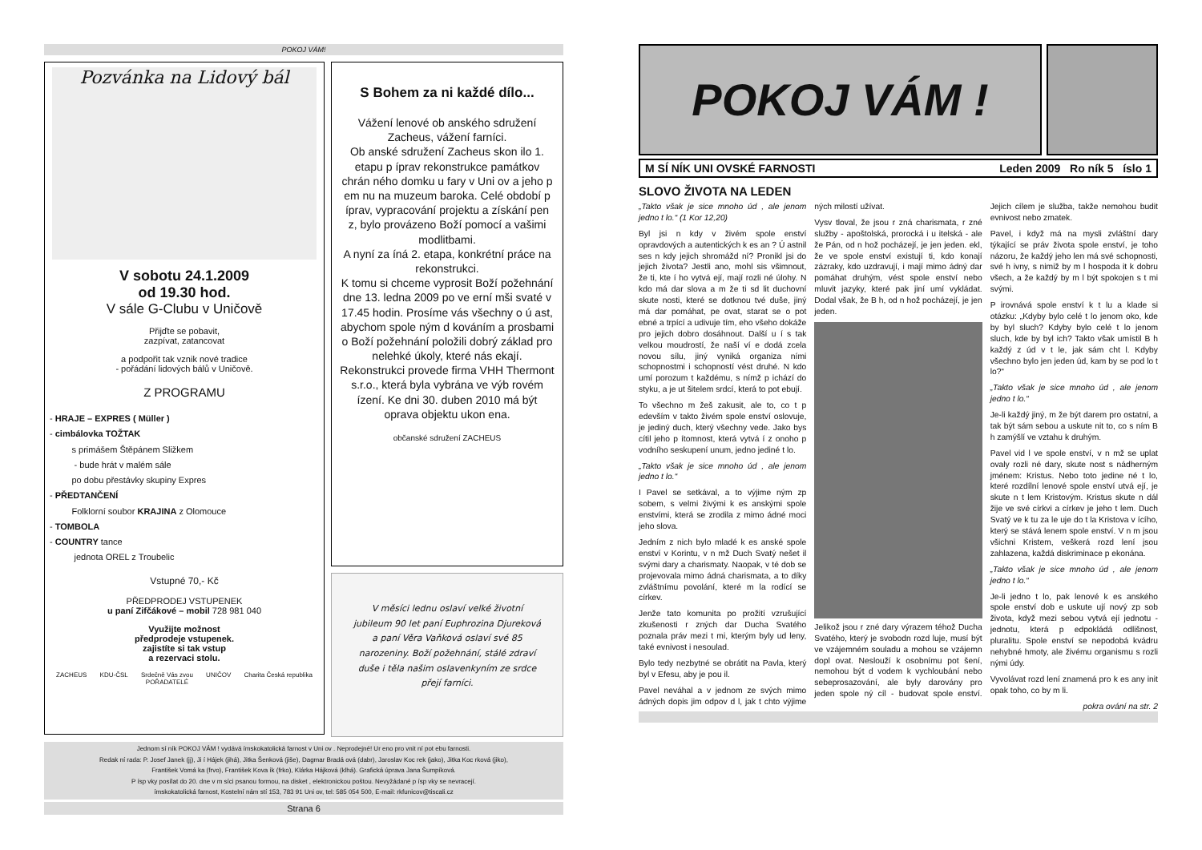POKOJ VÁM!
Pozvánka na Lidový bál
V sobotu 24.1.2009
od 19.30 hod.
V sále G-Clubu v Uničově
Přijďte se pobavit,
zazpívat, zatancovat
a podpořit tak vznik nové tradice
- pořádání lidových bálů v Uničově.
Z PROGRAMU
- HRAJE – EXPRES ( Müller )
- cimbálovka TOŽTAK
s primášem Štěpánem Sližkem
- bude hrát v malém sále
po dobu přestávky skupiny Expres
- PŘEDTANČENÍ
Folklorní soubor KRAJINA z Olomouce
- TOMBOLA
- COUNTRY tance
jednota OREL z Troubelic
Vstupné 70,- Kč
PŘEDPRODEJ VSTUPENEK
u paní Zifčákové – mobil 728 981 040
Využijte možnost
předprodeje vstupenek.
zajistíte si tak vstup
a rezervaci stolu.
ZACHEUS KDU-ČSL Srdečně Vás zvou
POŘADATELÉ UNIČOV Charita Česká republika
S Bohem za ni každé dílo...
Vážení lenové ob anského sdružení Zacheus, vážení farníci.
Ob anské sdružení Zacheus skon ilo 1. etapu p íprav rekonstrukce památkov chrán ného domku u fary v Uni ov a jeho p em nu na muzeum baroka. Celé období p íprav, vypracování projektu a získání pen z, bylo provázeno Boží pomocí a vašimi modlitbami.
A nyní za íná 2. etapa, konkrétní práce na rekonstrukci.
K tomu si chceme vyprosit Boží požehnání dne 13. ledna 2009 po ve erní mši svaté v 17.45 hodin. Prosíme vás všechny o ú ast, abychom spole ným d kováním a prosbami o Boží požehnání položili dobrý základ pro nelehké úkoly, které nás ekají. Rekonstrukci provede firma VHH Thermont s.r.o., která byla vybrána ve výb rovém ízení. Ke dni 30. duben 2010 má být oprava objektu ukon ena.
občanské sdružení ZACHEUS
V měsíci lednu oslaví velké životní jubileum 90 let paní Euphrozina Djureková a paní Věra Vaňková oslaví své 85 narozeniny. Boží požehnání, stálé zdraví duše i těla našim oslavenkyním ze srdce přejí farníci.
Jednom sí ník POKOJ VÁM ! vydává ímskokatolická farnost v Uni ov . Neprodejné! Ur eno pro vnit ní pot ebu farnosti.
Redak ní rada: P. Josef Janek (jj), Ji í Hájek (jihá), Jitka Šenková (jiše), Dagmar Bradá ová (dabr), Jaroslav Koc rek (jako), Jitka Koc rková (jiko),
František Vomá ka (frvo), František Kova ík (frko), Klárka Hájková (klhá). Grafická úprava Jana Šumpíková.
P ísp vky posílat do 20. dne v m síci psanou formou, na disket , elektronickou poštou. Nevyžádané p ísp vky se nevracejí.
ímskokatolická farnost, Kostelní nám stí 153, 783 91 Uni ov, tel: 585 054 500, E-mail: rkfunicov@tiscali.cz
Strana 6
POKOJ VÁM !
M SÍ NÍK UNI OVSKÉ FARNOSTI Leden 2009 Ro ník 5 íslo 1
SLOVO ŽIVOTA NA LEDEN
„Takto však je sice mnoho úd , ale jenom jedno t lo.“ (1 Kor 12,20)
Byl jsi n kdy v živém spole enství opravdových a autentických k es an ? Ú astnil ses n kdy jejich shromážd ní? Pronikl jsi do jejich života? Jestli ano, mohl sis všimnout, že ti, kte í ho vytvá ejí, mají rozli né úlohy. N kdo má dar slova a m že ti sd lit duchovní skute nosti, které se dotknou tvé duše, jiný má dar pomáhat, pe ovat, starat se o pot ebné a trpící a udivuje tím, eho všeho dokáže pro jejich dobro dosáhnout. Další u í s tak velkou moudrostí, že naší ví e dodá zcela novou sílu, jiný vyniká organiza ními schopnostmi i schopností vést druhé. N kdo umí porozum t každému, s nímž p ichází do styku, a je ut šitelem srdcí, která to pot ebují.
To všechno m žeš zakusit, ale to, co t p edevším v takto živém spole enství oslovuje, je jediný duch, který všechny vede. Jako bys cítil jeho p ítomnost, která vytvá í z onoho p vodního seskupení unum, jedno jediné t lo.
„Takto však je sice mnoho úd , ale jenom jedno t lo.“
I Pavel se setkával, a to výjime ným zp sobem, s velmi živými k es anskými spole enstvími, která se zrodila z mimo ádné moci jeho slova.
Jedním z nich bylo mladé k es anské spole enství v Korintu, v n mž Duch Svatý nešet il svými dary a charismaty. Naopak, v té dob se projevovala mimo ádná charismata, a to díky zvláštnímu povolání, které m la rodící se církev.
Jenže tato komunita po prožití vzrušující zkušenosti r zných dar Ducha Svatého poznala práv mezi t mi, kterým byly ud leny, také evnivost i nesoulad.
Bylo tedy nezbytné se obrátit na Pavla, který byl v Efesu, aby je pou il.
Pavel neváhal a v jednom ze svých mimo ádných dopis jim odpov d l, jak t chto výjime ných milostí užívat.
Vysv tloval, že jsou r zná charismata, r zné služby - apoštolská, prorocká i u itelská - ale že Pán, od n hož pocházejí, je jen jeden. ekl, že ve spole enství existují ti, kdo konají zázraky, kdo uzdravují, i mají mimo ádný dar pomáhat druhým, vést spole enství nebo mluvit jazyky, které pak jiní umí vykládat. Dodal však, že B h, od n hož pocházejí, je jen jeden.
Jelikož jsou r zné dary výrazem téhož Ducha Svatého, který je svobodn rozd luje, musí být ve vzájemném souladu a mohou se vzájemn dopl ovat. Neslouží k osobnímu pot šení, nemohou být d vodem k vychloubání nebo sebeprosazování, ale byly darovány pro jeden spole ný cíl - budovat spole enství. Jejich cílem je služba, takže nemohou budit evnivost nebo zmatek.
Pavel, i když má na mysli zvláštní dary týkající se práv života spole enství, je toho názoru, že každý jeho len má své schopnosti, své h ivny, s nimiž by m l hospoda it k dobru všech, a že každý by m l být spokojen s t mi svými.
P irovnává spole enství k t lu a klade si otázku: „Kdyby bylo celé t lo jenom oko, kde by byl sluch? Kdyby bylo celé t lo jenom sluch, kde by byl ich? Takto však umístil B h každý z úd v t le, jak sám cht l. Kdyby všechno bylo jen jeden úd, kam by se pod lo t lo?“
„Takto však je sice mnoho úd , ale jenom jedno t lo.“
Je-li každý jiný, m že být darem pro ostatní, a tak být sám sebou a uskute nit to, co s ním B h zamýšlí ve vztahu k druhým.
Pavel vid l ve spole enství, v n mž se uplat ovaly rozli né dary, skute nost s nádherným jménem: Kristus. Nebo toto jedine né t lo, které rozdílní lenové spole enství utvá ejí, je skute n t lem Kristovým. Kristus skute n dál žije ve své církvi a církev je jeho t lem. Duch Svatý ve k tu za le uje do t la Kristova v ícího, který se stává lenem spole enství. V n m jsou všichni Kristem, veškerá rozd lení jsou zahlazena, každá diskriminace p ekonána.
„Takto však je sice mnoho úd , ale jenom jedno t lo.“
Je-li jedno t lo, pak lenové k es anského spole enství dob e uskute ují nový zp sob života, když mezi sebou vytvá ejí jednotu - jednotu, která p edpokládá odlišnost, pluralitu. Spole enství se nepodobá kvádru nehybné hmoty, ale živému organismu s rozli nými údy.
Vyvolávat rozd lení znamená pro k es any init opak toho, co by m li.
pokra ování na str. 2